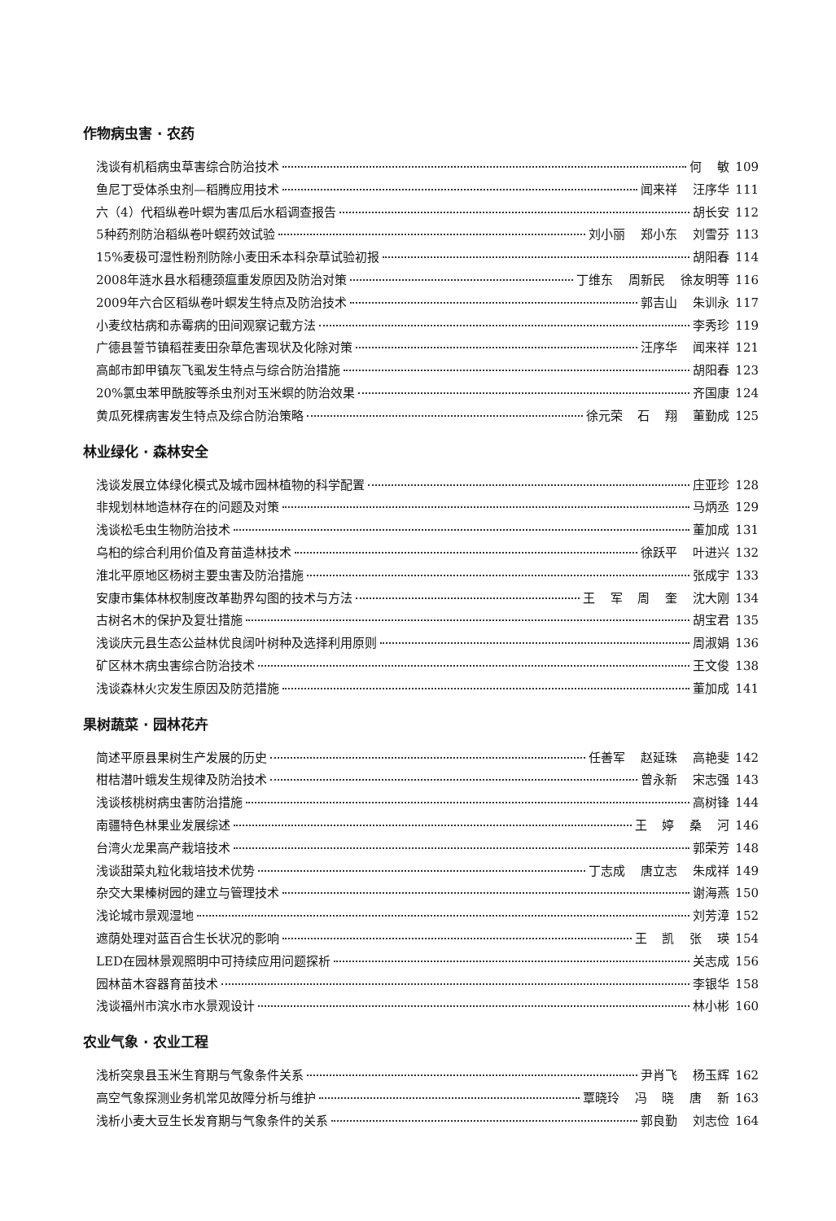作物病虫害 · 农药
浅谈有机稻病虫草害综合防治技术 何 敏 109
鱼尼丁受体杀虫剂—稻腾应用技术 闻来祥 汪序华 111
六（4）代稻纵卷叶螟为害瓜后水稻调查报告 胡长安 112
5种药剂防治稻纵卷叶螟药效试验 刘小丽 郑小东 刘雪芬 113
15%麦极可湿性粉剂防除小麦田禾本科杂草试验初报 胡阳春 114
2008年涟水县水稻穗颈瘟重发原因及防治对策 丁维东 周新民 徐友明等 116
2009年六合区稻纵卷叶螟发生特点及防治技术 郭吉山 朱训永 117
小麦纹枯病和赤霉病的田间观察记载方法 李秀珍 119
广德县誓节镇稻茬麦田杂草危害现状及化除对策 汪序华 闻来祥 121
高邮市卸甲镇灰飞虱发生特点与综合防治措施 胡阳春 123
20%氯虫苯甲酰胺等杀虫剂对玉米螟的防治效果 齐国康 124
黄瓜死棵病害发生特点及综合防治策略 徐元荣 石 翔 董勤成 125
林业绿化 · 森林安全
浅谈发展立体绿化模式及城市园林植物的科学配置 庄亚珍 128
非规划林地造林存在的问题及对策 马炳丞 129
浅谈松毛虫生物防治技术 董加成 131
乌桕的综合利用价值及育苗造林技术 徐跃平 叶进兴 132
淮北平原地区杨树主要虫害及防治措施 张成宇 133
安康市集体林权制度改革勘界勾图的技术与方法 王 军 周 奎 沈大刚 134
古树名木的保护及复壮措施 胡宝君 135
浅谈庆元县生态公益林优良阔叶树种及选择利用原则 周淑娟 136
矿区林木病虫害综合防治技术 王文俊 138
浅谈森林火灾发生原因及防范措施 董加成 141
果树蔬菜 · 园林花卉
简述平原县果树生产发展的历史 任善军 赵延珠 高艳斐 142
柑桔潜叶蛾发生规律及防治技术 曾永新 宋志强 143
浅谈核桃树病虫害防治措施 高树锋 144
南疆特色林果业发展综述 王 婷 桑 河 146
台湾火龙果高产栽培技术 郭荣芳 148
浅谈甜菜丸粒化栽培技术优势 丁志成 唐立志 朱成祥 149
杂交大果榛树园的建立与管理技术 谢海燕 150
浅论城市景观湿地 刘芳漳 152
遮荫处理对蓝百合生长状况的影响 王 凯 张 瑛 154
LED在园林景观照明中可持续应用问题探析 关志成 156
园林苗木容器育苗技术 李银华 158
浅谈福州市滨水市水景观设计 林小彬 160
农业气象 · 农业工程
浅析突泉县玉米生育期与气象条件关系 尹肖飞 杨玉辉 162
高空气象探测业务机常见故障分析与维护 覃晓玲 冯 晓 唐 新 163
浅析小麦大豆生长发育期与气象条件的关系 郭良勤 刘志俭 164